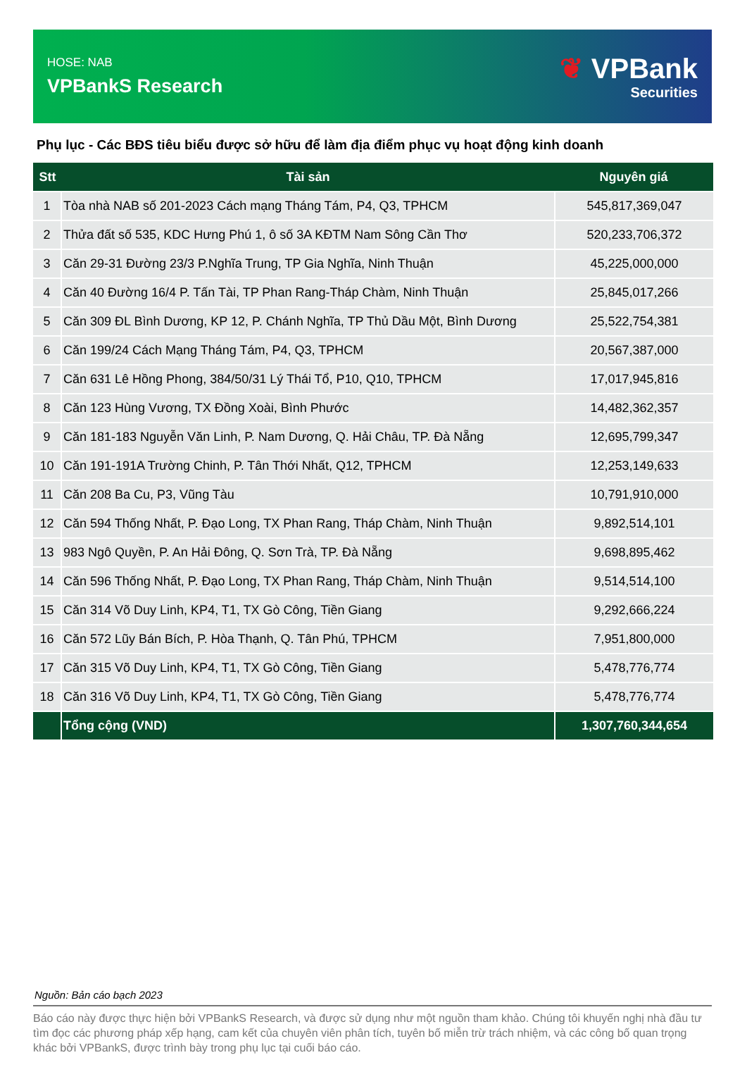HOSE: NAB
VPBankS Research
❦ VPBank
Securities
Phụ lục - Các BĐS tiêu biểu được sở hữu để làm địa điểm phục vụ hoạt động kinh doanh
| Stt | Tài sản | Nguyên giá |
| --- | --- | --- |
| 1 | Tòa nhà NAB số 201-2023 Cách mạng Tháng Tám, P4, Q3, TPHCM | 545,817,369,047 |
| 2 | Thửa đất số 535, KDC Hưng Phú 1, ô số 3A KĐTM Nam Sông Cần Thơ | 520,233,706,372 |
| 3 | Căn 29-31 Đường 23/3 P.Nghĩa Trung, TP Gia Nghĩa, Ninh Thuận | 45,225,000,000 |
| 4 | Căn 40 Đường 16/4 P. Tấn Tài, TP Phan Rang-Tháp Chàm, Ninh Thuận | 25,845,017,266 |
| 5 | Căn 309 ĐL Bình Dương, KP 12, P. Chánh Nghĩa, TP Thủ Dầu Một, Bình Dương | 25,522,754,381 |
| 6 | Căn 199/24 Cách Mạng Tháng Tám, P4, Q3, TPHCM | 20,567,387,000 |
| 7 | Căn 631 Lê Hồng Phong, 384/50/31 Lý Thái Tổ, P10, Q10, TPHCM | 17,017,945,816 |
| 8 | Căn 123 Hùng Vương, TX Đồng Xoài, Bình Phước | 14,482,362,357 |
| 9 | Căn 181-183 Nguyễn Văn Linh, P. Nam Dương, Q. Hải Châu, TP. Đà Nẵng | 12,695,799,347 |
| 10 | Căn 191-191A Trường Chinh, P. Tân Thới Nhất, Q12, TPHCM | 12,253,149,633 |
| 11 | Căn 208 Ba Cu, P3, Vũng Tàu | 10,791,910,000 |
| 12 | Căn 594 Thống Nhất, P. Đạo Long, TX Phan Rang, Tháp Chàm, Ninh Thuận | 9,892,514,101 |
| 13 | 983 Ngô Quyền, P. An Hải Đông, Q. Sơn Trà, TP. Đà Nẵng | 9,698,895,462 |
| 14 | Căn 596 Thống Nhất, P. Đạo Long, TX Phan Rang, Tháp Chàm, Ninh Thuận | 9,514,514,100 |
| 15 | Căn 314 Võ Duy Linh, KP4, T1, TX Gò Công, Tiền Giang | 9,292,666,224 |
| 16 | Căn 572 Lũy Bán Bích, P. Hòa Thạnh, Q. Tân Phú, TPHCM | 7,951,800,000 |
| 17 | Căn 315 Võ Duy Linh, KP4, T1, TX Gò Công, Tiền Giang | 5,478,776,774 |
| 18 | Căn 316 Võ Duy Linh, KP4, T1, TX Gò Công, Tiền Giang | 5,478,776,774 |
| | Tổng cộng (VND) | 1,307,760,344,654 |
Nguồn: Bản cáo bạch 2023
Báo cáo này được thực hiện bởi VPBankS Research, và được sử dụng như một nguồn tham khảo. Chúng tôi khuyến nghị nhà đầu tư tìm đọc các phương pháp xếp hạng, cam kết của chuyên viên phân tích, tuyên bố miễn trừ trách nhiệm, và các công bố quan trọng khác bởi VPBankS, được trình bày trong phụ lục tại cuối báo cáo.